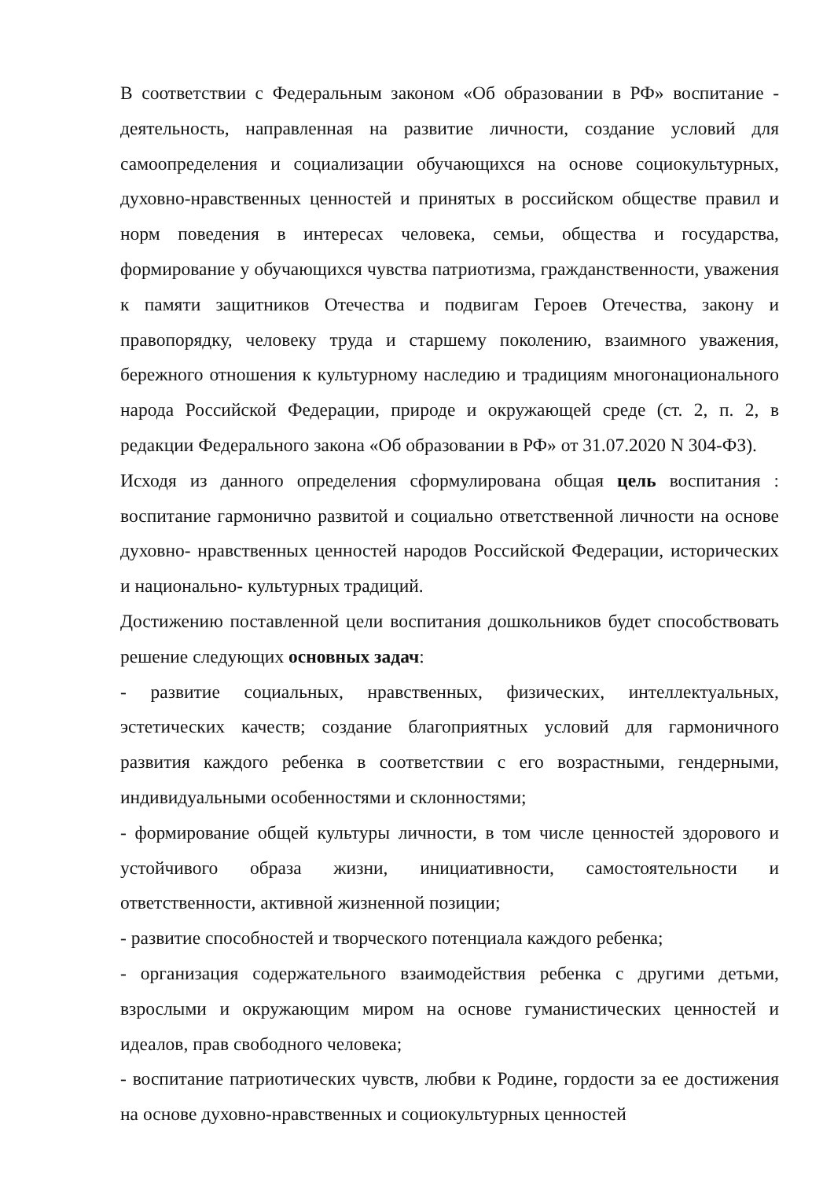В соответствии с Федеральным законом «Об образовании в РФ» воспитание - деятельность, направленная на развитие личности, создание условий для самоопределения и социализации обучающихся на основе социокультурных, духовно-нравственных ценностей и принятых в российском обществе правил и норм поведения в интересах человека, семьи, общества и государства, формирование у обучающихся чувства патриотизма, гражданственности, уважения к памяти защитников Отечества и подвигам Героев Отечества, закону и правопорядку, человеку труда и старшему поколению, взаимного уважения, бережного отношения к культурному наследию и традициям многонационального народа Российской Федерации, природе и окружающей среде (ст. 2, п. 2, в редакции Федерального закона «Об образовании в РФ» от 31.07.2020 N 304-ФЗ).
Исходя из данного определения сформулирована общая цель воспитания : воспитание гармонично развитой и социально ответственной личности на основе духовно- нравственных ценностей народов Российской Федерации, исторических и национально- культурных традиций.
Достижению поставленной цели воспитания дошкольников будет способствовать решение следующих основных задач:
- развитие социальных, нравственных, физических, интеллектуальных, эстетических качеств; создание благоприятных условий для гармоничного развития каждого ребенка в соответствии с его возрастными, гендерными, индивидуальными особенностями и склонностями;
- формирование общей культуры личности, в том числе ценностей здорового и устойчивого образа жизни, инициативности, самостоятельности и ответственности, активной жизненной позиции;
- развитие способностей и творческого потенциала каждого ребенка;
- организация содержательного взаимодействия ребенка с другими детьми, взрослыми и окружающим миром на основе гуманистических ценностей и идеалов, прав свободного человека;
- воспитание патриотических чувств, любви к Родине, гордости за ее достижения на основе духовно-нравственных и социокультурных ценностей